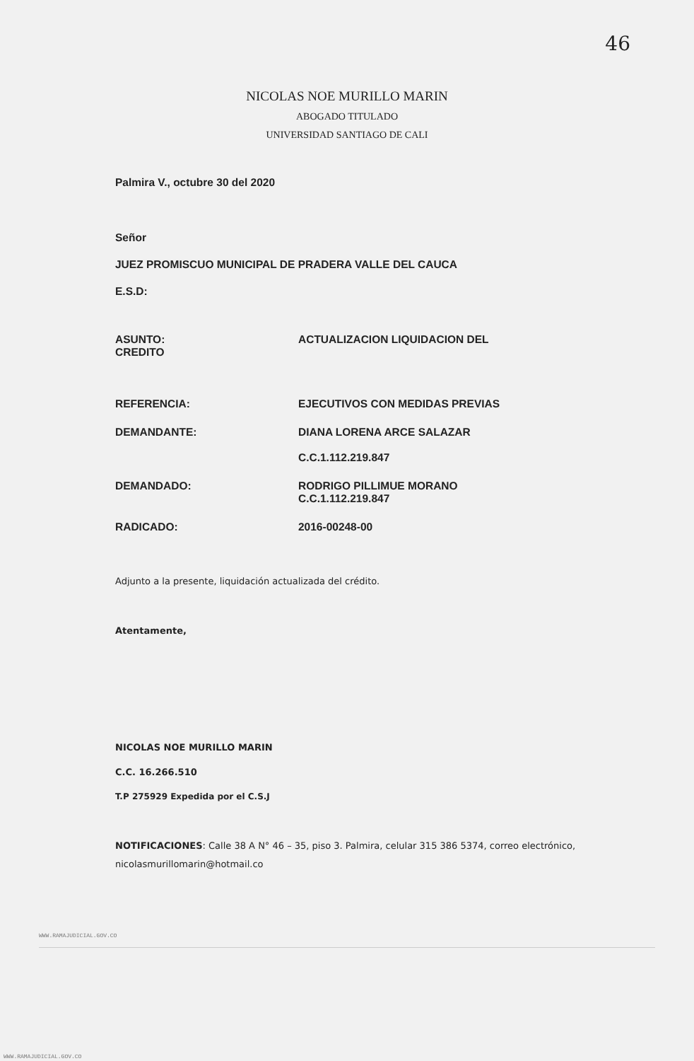46
NICOLAS NOE MURILLO MARIN
ABOGADO TITULADO
UNIVERSIDAD SANTIAGO DE CALI
Palmira V., octubre 30 del 2020
Señor
JUEZ PROMISCUO MUNICIPAL DE PRADERA VALLE DEL CAUCA
E.S.D:
ASUNTO:
CREDITO
ACTUALIZACION LIQUIDACION DEL
REFERENCIA: EJECUTIVOS CON MEDIDAS PREVIAS
DEMANDANTE: DIANA LORENA ARCE SALAZAR
C.C.1.112.219.847
DEMANDADO: RODRIGO PILLIMUE MORANO
C.C.1.112.219.847
RADICADO: 2016-00248-00
Adjunto a la presente, liquidación actualizada del crédito.
Atentamente,
NICOLAS NOE MURILLO MARIN
C.C. 16.266.510
T.P 275929 Expedida por el C.S.J
NOTIFICACIONES: Calle 38 A N° 46 – 35, piso 3. Palmira, celular 315 386 5374, correo electrónico, nicolasmurillomarin@hotmail.co
WWW.RAMAJUDICIAL.GOV.CO
WWW.RAMAJUDICIAL.GOV.CO